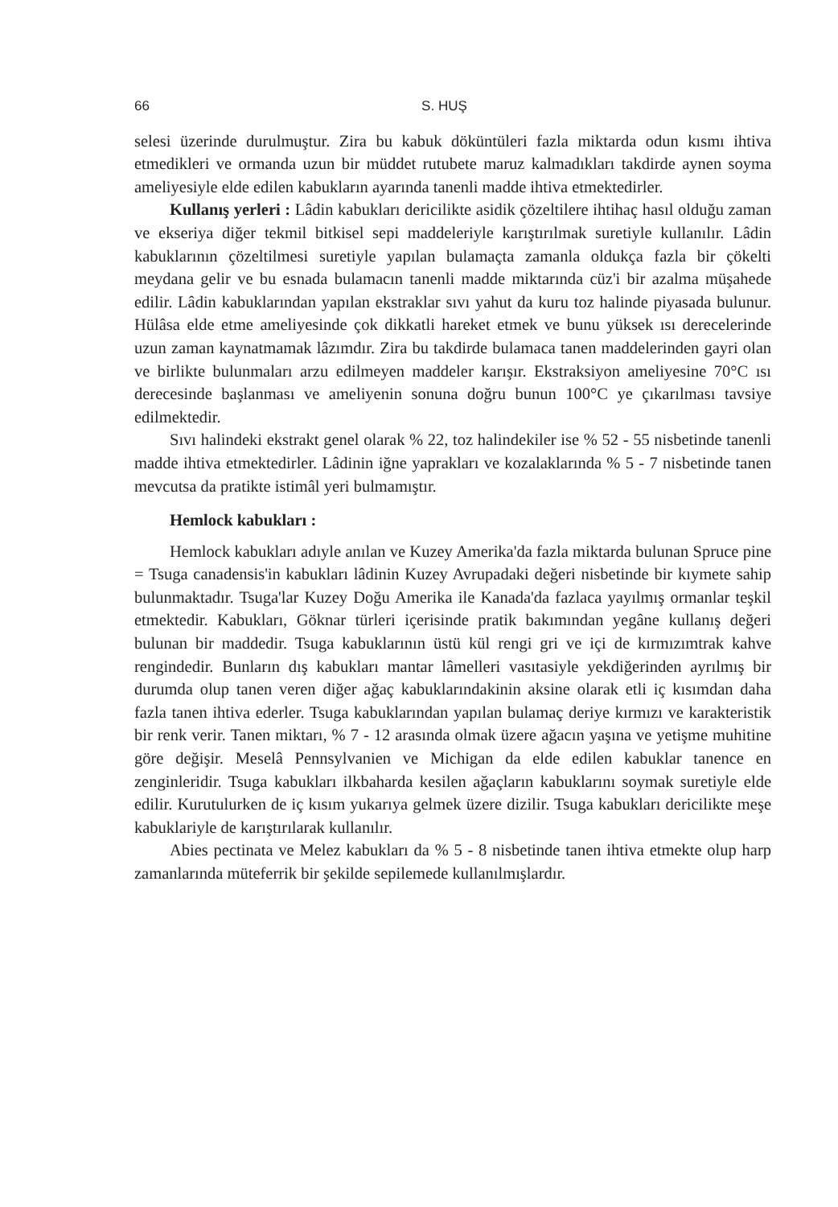66 S. HUŞ
selesi üzerinde durulmuştur. Zira bu kabuk döküntüleri fazla miktarda odun kısmı ihtiva etmedikleri ve ormanda uzun bir müddet rutubete maruz kalmadıkları takdirde aynen soyma ameliyesiyle elde edilen kabukların ayarında tanenli madde ihtiva etmektedirler.
Kullanış yerleri : Lâdin kabukları dericilikte asidik çözeltilere ihtihaç hasıl olduğu zaman ve ekseriya diğer tekmil bitkisel sepi maddeleriyle karıştırılmak suretiyle kullanılır. Lâdin kabuklarının çözeltilmesi suretiyle yapılan bulamaçta zamanla oldukça fazla bir çökelti meydana gelir ve bu esnada bulamacın tanenli madde miktarında cüz'i bir azalma müşahede edilir. Lâdin kabuklarından yapılan ekstraklar sıvı yahut da kuru toz halinde piyasada bulunur. Hülâsa elde etme ameliyesinde çok dikkatli hareket etmek ve bunu yüksek ısı derecelerinde uzun zaman kaynatmamak lâzımdır. Zira bu takdirde bulamaca tanen maddelerinden gayri olan ve birlikte bulunmaları arzu edilmeyen maddeler karışır. Ekstraksiyon ameliyesine 70°C ısı derecesinde başlanması ve ameliyenin sonuna doğru bunun 100°C ye çıkarılması tavsiye edilmektedir.
Sıvı halindeki ekstrakt genel olarak % 22, toz halindekiler ise % 52 - 55 nisbetinde tanenli madde ihtiva etmektedirler. Lâdinin iğne yaprakları ve kozalaklarında % 5 - 7 nisbetinde tanen mevcutsa da pratikte istimâl yeri bulmamıştır.
Hemlock kabukları :
Hemlock kabukları adıyle anılan ve Kuzey Amerika'da fazla miktarda bulunan Spruce pine = Tsuga canadensis'in kabukları lâdinin Kuzey Avrupadaki değeri nisbetinde bir kıymete sahip bulunmaktadır. Tsuga'lar Kuzey Doğu Amerika ile Kanada'da fazlaca yayılmış ormanlar teşkil etmektedir. Kabukları, Göknar türleri içerisinde pratik bakımından yegâne kullanış değeri bulunan bir maddedir. Tsuga kabuklarının üstü kül rengi gri ve içi de kırmızımtrak kahve rengindedir. Bunların dış kabukları mantar lâmelleri vasıtasiyle yekdiğerinden ayrılmış bir durumda olup tanen veren diğer ağaç kabuklarındakinin aksine olarak etli iç kısımdan daha fazla tanen ihtiva ederler. Tsuga kabuklarından yapılan bulamaç deriye kırmızı ve karakteristik bir renk verir. Tanen miktarı, % 7 - 12 arasında olmak üzere ağacın yaşına ve yetişme muhitine göre değişir. Meselâ Pennsylvanien ve Michigan da elde edilen kabuklar tanence en zenginleridir. Tsuga kabukları ilkbaharda kesilen ağaçların kabuklarını soymak suretiyle elde edilir. Kurutulurken de iç kısım yukarıya gelmek üzere dizilir. Tsuga kabukları dericilikte meşe kabuklariyle de karıştırılarak kullanılır.
Abies pectinata ve Melez kabukları da % 5 - 8 nisbetinde tanen ihtiva etmekte olup harp zamanlarında müteferrik bir şekilde sepilemede kullanılmışlardır.